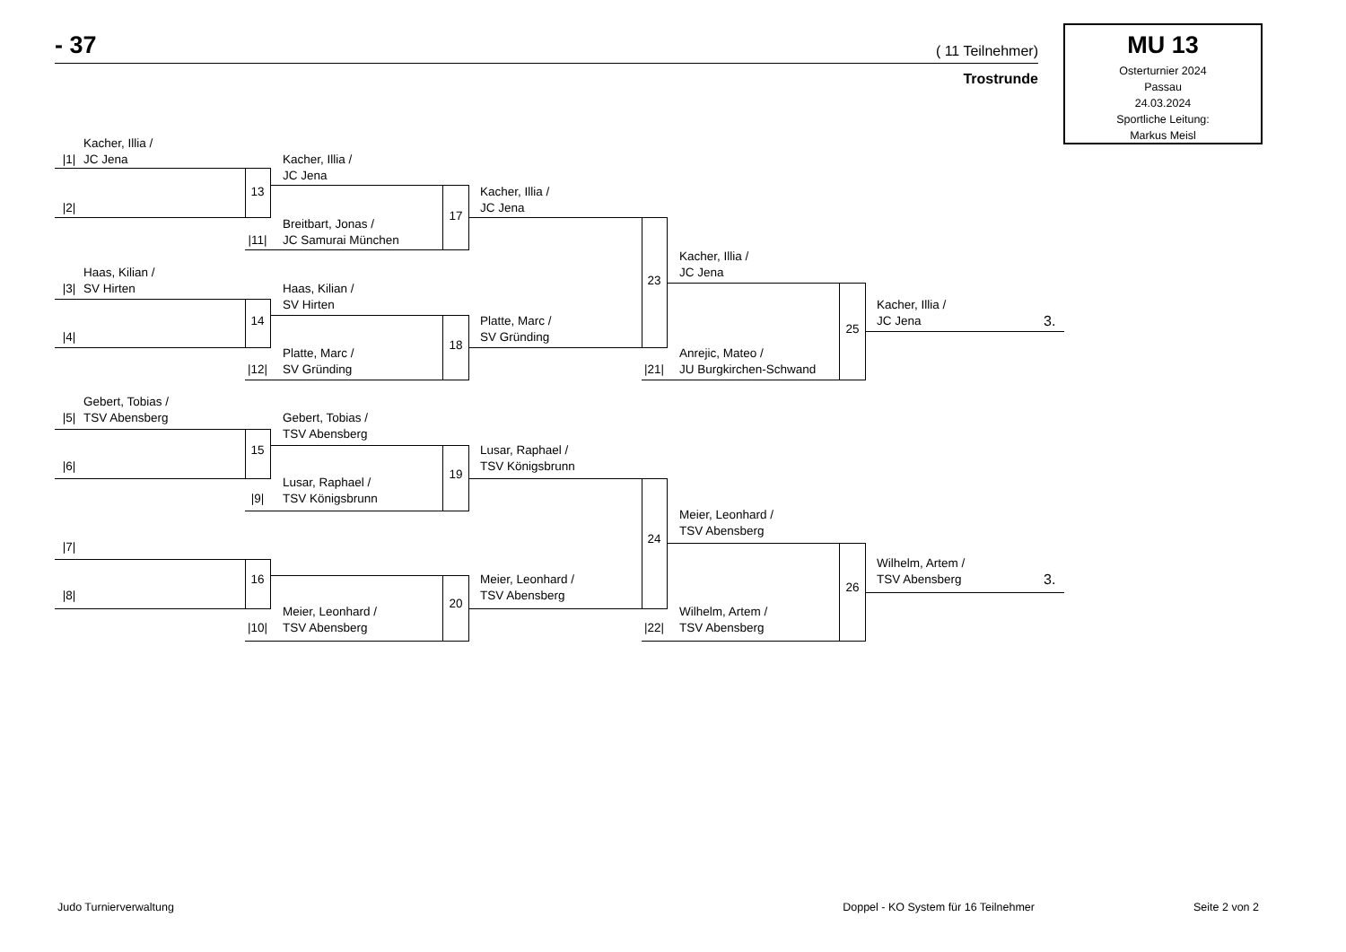- 37 ( 11 Teilnehmer)
Trostrunde
MU 13
Osterturnier 2024
Passau
24.03.2024
Sportliche Leitung:
Markus Meisl
Kacher, Illia /
|1|
JC Jena
Kacher, Illia /
JC Jena
13
Kacher, Illia /
|2|
JC Jena
17
Breitbart, Jonas /
|11|
JC Samurai München
Kacher, Illia /
Haas, Kilian /
23
JC Jena
|3|
SV Hirten
Haas, Kilian /
SV Hirten
Kacher, Illia /
14
Platte, Marc /
25
JC Jena
3.
|4|
18
SV Gründing
Platte, Marc /
Anrejic, Mateo /
|12|
SV Gründing
|21|
JU Burgkirchen-Schwand
Gebert, Tobias /
|5|
TSV Abensberg
Gebert, Tobias /
TSV Abensberg
15
Lusar, Raphael /
|6|
19
TSV Königsbrunn
Lusar, Raphael /
|9|
TSV Königsbrunn
Meier, Leonhard /
24
TSV Abensberg
|7|
Wilhelm, Artem /
16
Meier, Leonhard /
26
TSV Abensberg
3.
|8|
20
TSV Abensberg
Meier, Leonhard /
Wilhelm, Artem /
|10|
TSV Abensberg
|22|
TSV Abensberg
Judo Turnierverwaltung Doppel - KO System für 16 Teilnehmer Seite 2 von 2